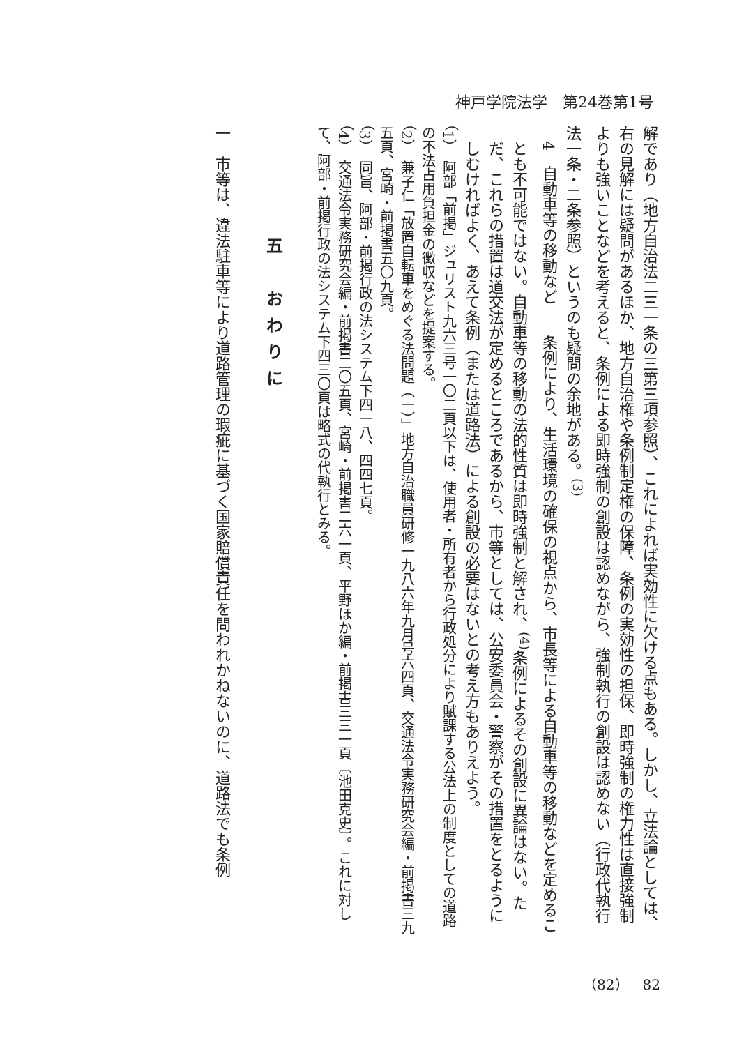神戸学院法学　第24巻第1号
解であり（地方自治法二三一条の三第三項参照）、これによれば実効性に欠ける点もある。しかし、立法論としては、右の見解には疑問があるほか、地方自治権や条例制定権の保障、条例の実効性の担保、即時強制の権力性は直接強制よりも強いことなどを考えると、条例による即時強制の創設は認めながら、強制執行の創設は認めない（行政代執行法一条・二条参照）というのも疑問の余地がある。<sup>(3)</sup>
4　自動車等の移動など　　条例により、生活環境の確保の視点から、市長等による自動車等の移動などを定めることも不可能ではない。自動車等の移動の法的性質は即時強制と解され、<sup>(4)</sup>条例によるその創設に異論はない。ただ、これらの措置は道交法が定めるところであるから、市等としては、公安委員会・警察がその措置をとるようにしむければよく、あえて条例（または道路法）による創設の必要はないとの考え方もありえよう。
（1）　阿部「前掲」ジュリスト九六三号一〇二頁以下は、使用者・所有者から行政処分により賦課する公法上の制度としての道路の不法占用負担金の徴収などを提案する。
（2）　兼子仁「放置自転車をめぐる法問題（一）」地方自治職員研修一九八六年九月号六四頁、交通法令実務研究会編・前掲書三九五頁、宮崎・前掲書五〇九頁。
（3）　同旨、阿部・前掲行政の法システム下四一八、四四七頁。
（4）　交通法令実務研究会編・前掲書二〇五頁、宮崎・前掲書二六一頁、平野ほか編・前掲書三三一頁〔池田克史〕。これに対して、阿部・前掲行政の法システム下四三〇頁は略式の代執行とみる。
五　おわりに
一　市等は、違法駐車等により道路管理の瑕疵に基づく国家賠償責任を問われかねないのに、道路法でも条例
（82）　82